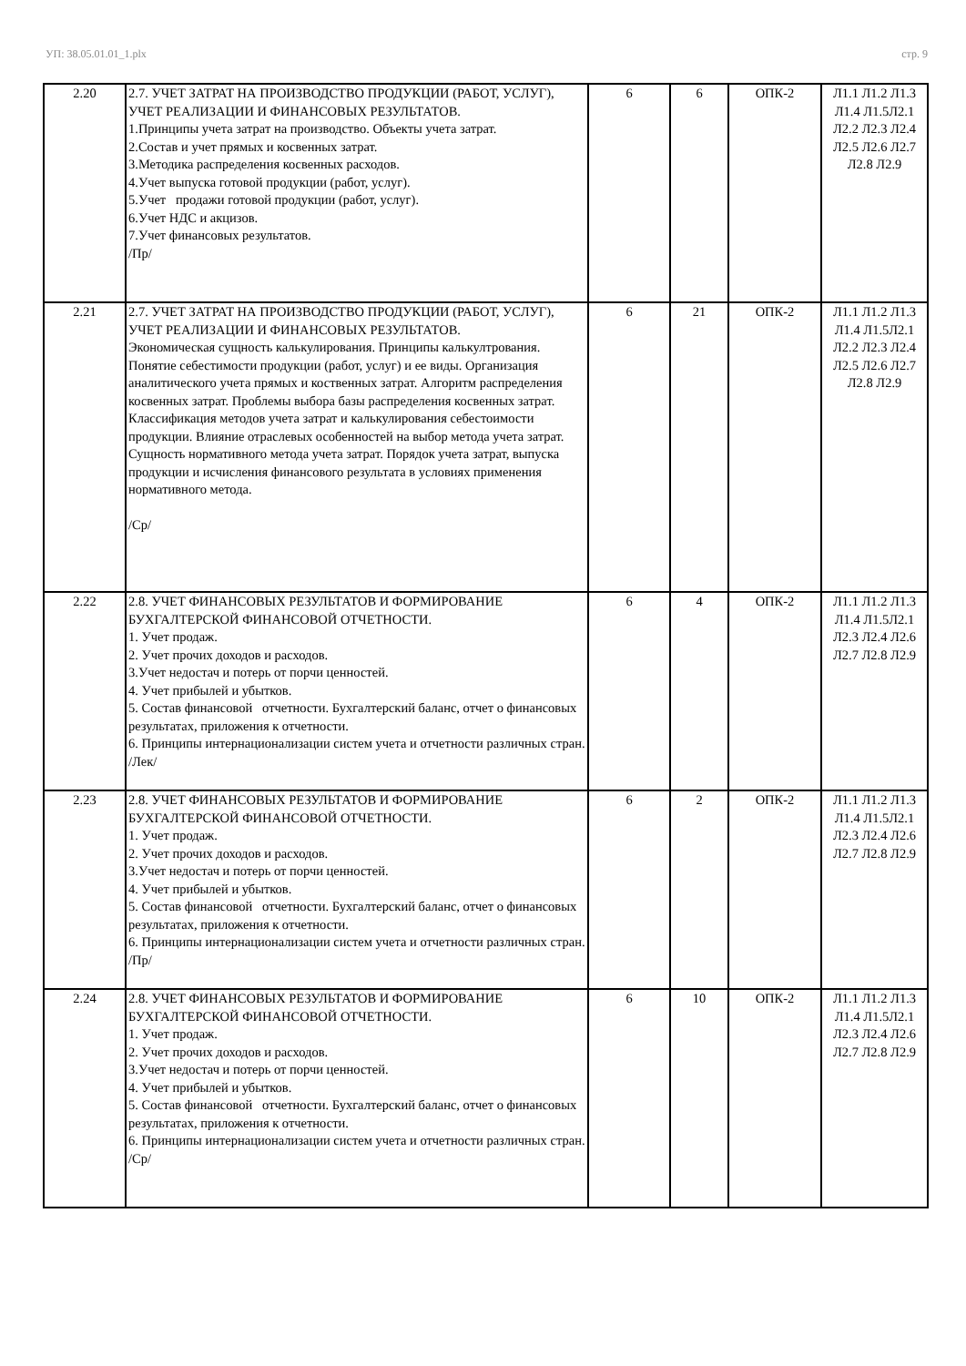УП: 38.05.01.01_1.plx стр. 9
| 2.20 | 2.7. УЧЕТ ЗАТРАТ НА ПРОИЗВОДСТВО ПРОДУКЦИИ (РАБОТ, УСЛУГ), УЧЕТ РЕАЛИЗАЦИИ И ФИНАНСОВЫХ РЕЗУЛЬТАТОВ. 1.Принципы учета затрат на производство. Объекты учета затрат. 2.Состав и учет прямых и косвенных затрат. 3.Методика распределения косвенных расходов. 4.Учет выпуска готовой продукции (работ, услуг). 5.Учет продажи готовой продукции (работ, услуг). 6.Учет НДС и акцизов. 7.Учет финансовых результатов. /Пр/ | 6 | 6 | ОПК-2 | Л1.1 Л1.2 Л1.3 Л1.4 Л1.5Л2.1 Л2.2 Л2.3 Л2.4 Л2.5 Л2.6 Л2.7 Л2.8 Л2.9 |
| 2.21 | 2.7. УЧЕТ ЗАТРАТ НА ПРОИЗВОДСТВО ПРОДУКЦИИ (РАБОТ, УСЛУГ), УЧЕТ РЕАЛИЗАЦИИ И ФИНАНСОВЫХ РЕЗУЛЬТАТОВ. Экономическая сущность калькулирования. Принципы калькултрования. Понятие себестимости продукции (работ, услуг) и ее виды. Организация аналитического учета прямых и коственных затрат. Алгоритм распределения косвенных затрат. Проблемы выбора базы распределения косвенных затрат. Классификация методов учета затрат и калькулирования себестоимости продукции. Влияние отраслевых особенностей на выбор метода учета затрат. Сущность нормативного метода учета затрат. Порядок учета затрат, выпуска продукции и исчисления финансового результата в условиях применения нормативного метода. /Ср/ | 6 | 21 | ОПК-2 | Л1.1 Л1.2 Л1.3 Л1.4 Л1.5Л2.1 Л2.2 Л2.3 Л2.4 Л2.5 Л2.6 Л2.7 Л2.8 Л2.9 |
| 2.22 | 2.8. УЧЕТ ФИНАНСОВЫХ РЕЗУЛЬТАТОВ И ФОРМИРОВАНИЕ БУХГАЛТЕРСКОЙ ФИНАНСОВОЙ ОТЧЕТНОСТИ. 1. Учет продаж. 2. Учет прочих доходов и расходов. 3.Учет недостач и потерь от порчи ценностей. 4. Учет прибылей и убытков. 5. Состав финансовой отчетности. Бухгалтерский баланс, отчет о финансовых результатах, приложения к отчетности. 6. Принципы интернационализации систем учета и отчетности различных стран. /Лек/ | 6 | 4 | ОПК-2 | Л1.1 Л1.2 Л1.3 Л1.4 Л1.5Л2.1 Л2.3 Л2.4 Л2.6 Л2.7 Л2.8 Л2.9 |
| 2.23 | 2.8. УЧЕТ ФИНАНСОВЫХ РЕЗУЛЬТАТОВ И ФОРМИРОВАНИЕ БУХГАЛТЕРСКОЙ ФИНАНСОВОЙ ОТЧЕТНОСТИ. 1. Учет продаж. 2. Учет прочих доходов и расходов. 3.Учет недостач и потерь от порчи ценностей. 4. Учет прибылей и убытков. 5. Состав финансовой отчетности. Бухгалтерский баланс, отчет о финансовых результатах, приложения к отчетности. 6. Принципы интернационализации систем учета и отчетности различных стран. /Пр/ | 6 | 2 | ОПК-2 | Л1.1 Л1.2 Л1.3 Л1.4 Л1.5Л2.1 Л2.3 Л2.4 Л2.6 Л2.7 Л2.8 Л2.9 |
| 2.24 | 2.8. УЧЕТ ФИНАНСОВЫХ РЕЗУЛЬТАТОВ И ФОРМИРОВАНИЕ БУХГАЛТЕРСКОЙ ФИНАНСОВОЙ ОТЧЕТНОСТИ. 1. Учет продаж. 2. Учет прочих доходов и расходов. 3.Учет недостач и потерь от порчи ценностей. 4. Учет прибылей и убытков. 5. Состав финансовой отчетности. Бухгалтерский баланс, отчет о финансовых результатах, приложения к отчетности. 6. Принципы интернационализации систем учета и отчетности различных стран. /Ср/ | 6 | 10 | ОПК-2 | Л1.1 Л1.2 Л1.3 Л1.4 Л1.5Л2.1 Л2.3 Л2.4 Л2.6 Л2.7 Л2.8 Л2.9 |